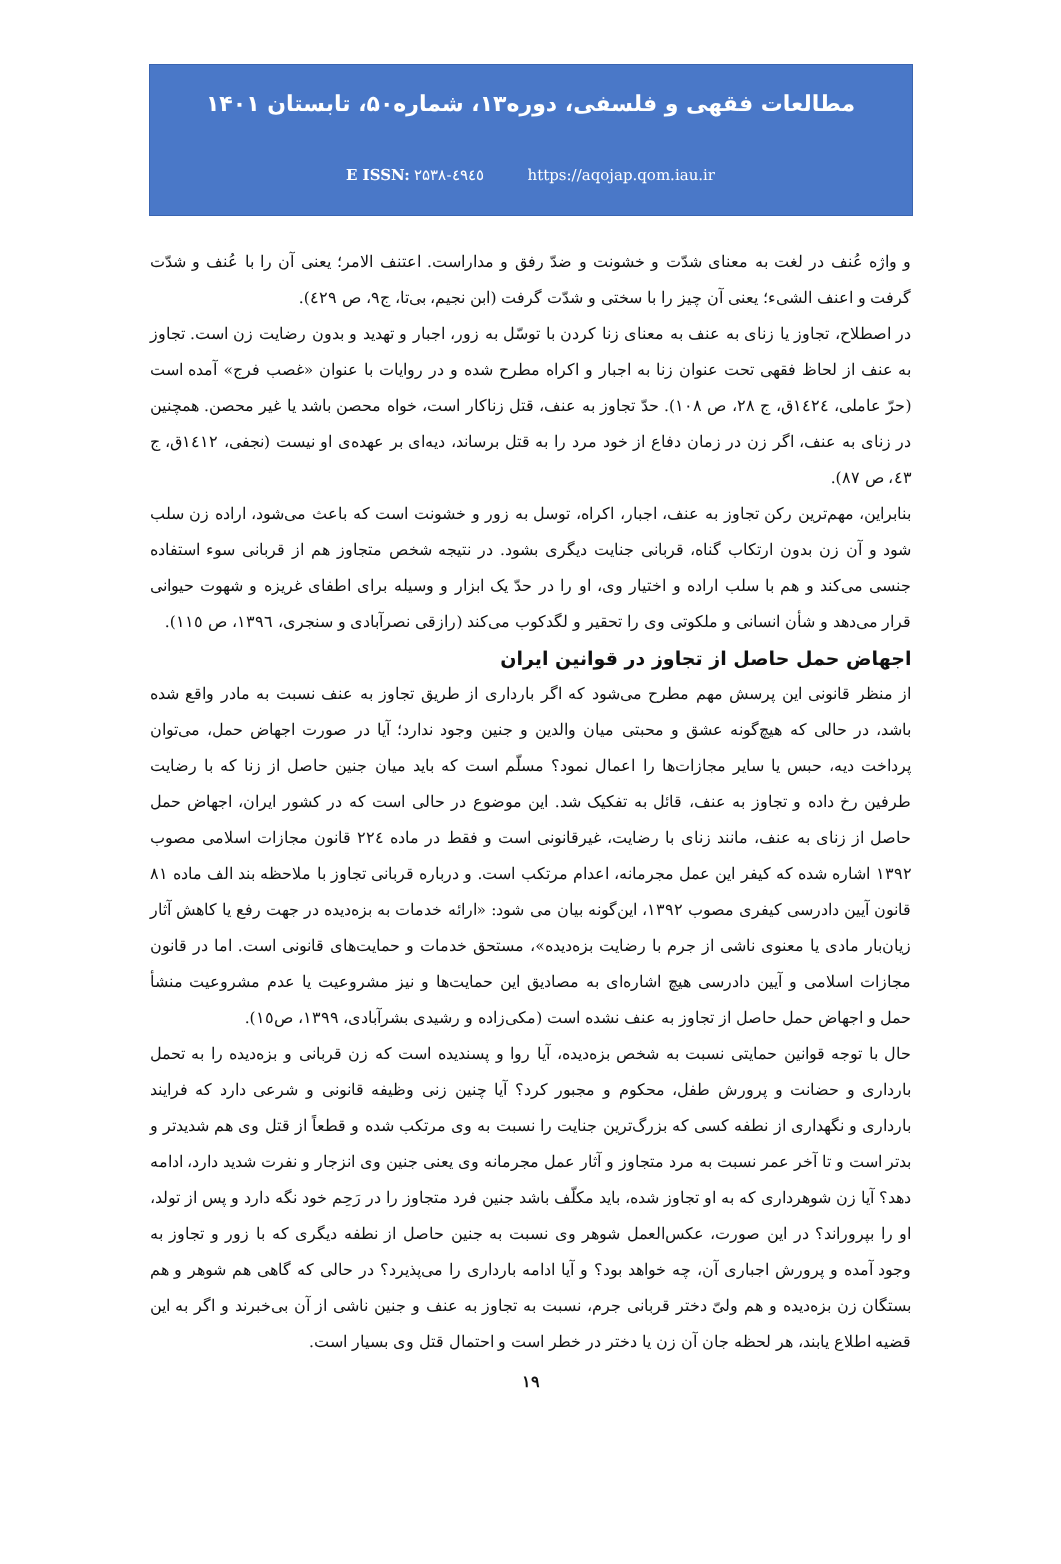مطالعات فقهی و فلسفی، دوره۱۳، شماره۵۰، تابستان ۱۴۰۱
E ISSN: ۲۵۳۸-٤٩٤٥ https://aqojap.qom.iau.ir
و واژه عُنف در لغت به معنای شدّت و خشونت و ضدّ رفق و مداراست. اعتنف الامر؛ یعنی آن را با عُنف و شدّت گرفت و اعنف الشیء؛ یعنی آن چیز را با سختی و شدّت گرفت (ابن نجیم، بی‌تا، ج۹، ص ٤٢٩).
در اصطلاح، تجاوز یا زنای به عنف به معنای زنا کردن با توسّل به زور، اجبار و تهدید و بدون رضایت زن است. تجاوز به عنف از لحاظ فقهی تحت عنوان زنا به اجبار و اکراه مطرح شده و در روایات با عنوان «غصب فرج» آمده است (حرّ عاملی، ١٤٢٤ق، ج ٢٨، ص ١٠٨). حدّ تجاوز به عنف، قتل زناکار است، خواه محصن باشد یا غیر محصن. همچنین در زنای به عنف، اگر زن در زمان دفاع از خود مرد را به قتل برساند، دیه‌ای بر عهده‌ی او نیست (نجفی، ١٤١٢ق، ج ٤٣، ص ٨٧).
بنابراین، مهم‌ترین رکن تجاوز به عنف، اجبار، اکراه، توسل به زور و خشونت است که باعث می‌شود، اراده زن سلب شود و آن زن بدون ارتکاب گناه، قربانی جنایت دیگری بشود. در نتیجه شخص متجاوز هم از قربانی سوء استفاده جنسی می‌کند و هم با سلب اراده و اختیار وی، او را در حدّ یک ابزار و وسیله برای اطفای غریزه و شهوت حیوانی قرار می‌دهد و شأن انسانی و ملکوتی وی را تحقیر و لگدکوب می‌کند (رازقی نصرآبادی و سنجری، ١٣٩٦، ص ١١٥).
اجهاض حمل حاصل از تجاوز در قوانین ایران
از منظر قانونی این پرسش مهم مطرح می‌شود که اگر بارداری از طریق تجاوز به عنف نسبت به مادر واقع شده باشد، در حالی که هیچ‌گونه عشق و محبتی میان والدین و جنین وجود ندارد؛ آیا در صورت اجهاض حمل، می‌توان پرداخت دیه، حبس یا سایر مجازات‌ها را اعمال نمود؟ مسلّم است که باید میان جنین حاصل از زنا که با رضایت طرفین رخ داده و تجاوز به عنف، قائل به تفکیک شد. این موضوع در حالی است که در کشور ایران، اجهاض حمل حاصل از زنای به عنف، مانند زنای با رضایت، غیرقانونی است و فقط در ماده ٢٢٤ قانون مجازات اسلامی مصوب ١٣٩٢ اشاره شده که کیفر این عمل مجرمانه، اعدام مرتکب است. و درباره قربانی تجاوز با ملاحظه بند الف ماده ٨١ قانون آیین دادرسی کیفری مصوب ١٣٩٢، این‌گونه بیان می شود: «ارائه خدمات به بزه‌دیده در جهت رفع یا کاهش آثار زیان‌بار مادی یا معنوی ناشی از جرم با رضایت بزه‌دیده»، مستحق خدمات و حمایت‌های قانونی است. اما در قانون مجازات اسلامی و آیین دادرسی هیچ اشاره‌ای به مصادیق این حمایت‌ها و نیز مشروعیت یا عدم مشروعیت منشأ حمل و اجهاض حمل حاصل از تجاوز به عنف نشده است (مکی‌زاده و رشیدی بشرآبادی، ١٣٩٩، ص١٥).
حال با توجه قوانین حمایتی نسبت به شخص بزه‌دیده، آیا روا و پسندیده است که زن قربانی و بزه‌دیده را به تحمل بارداری و حضانت و پرورش طفل، محکوم و مجبور کرد؟ آیا چنین زنی وظیفه قانونی و شرعی دارد که فرایند بارداری و نگهداری از نطفه کسی که بزرگ‌ترین جنایت را نسبت به وی مرتکب شده و قطعاً از قتل وی هم شدیدتر و بدتر است و تا آخر عمر نسبت به مرد متجاوز و آثار عمل مجرمانه وی یعنی جنین وی انزجار و نفرت شدید دارد، ادامه دهد؟ آیا زن شوهرداری که به او تجاوز شده، باید مکلّف باشد جنین فرد متجاوز را در رَحِم خود نگه دارد و پس از تولد، او را بپروراند؟ در این صورت، عکس‌العمل شوهر وی نسبت به جنین حاصل از نطفه دیگری که با زور و تجاوز به وجود آمده و پرورش اجباری آن، چه خواهد بود؟ و آیا ادامه بارداری را می‌پذیرد؟ در حالی که گاهی هم شوهر و هم بستگان زن بزه‌دیده و هم ولیّ دختر قربانی جرم، نسبت به تجاوز به عنف و جنین ناشی از آن بی‌خبرند و اگر به این قضیه اطلاع یابند، هر لحظه جان آن زن یا دختر در خطر است و احتمال قتل وی بسیار است.
۱۹